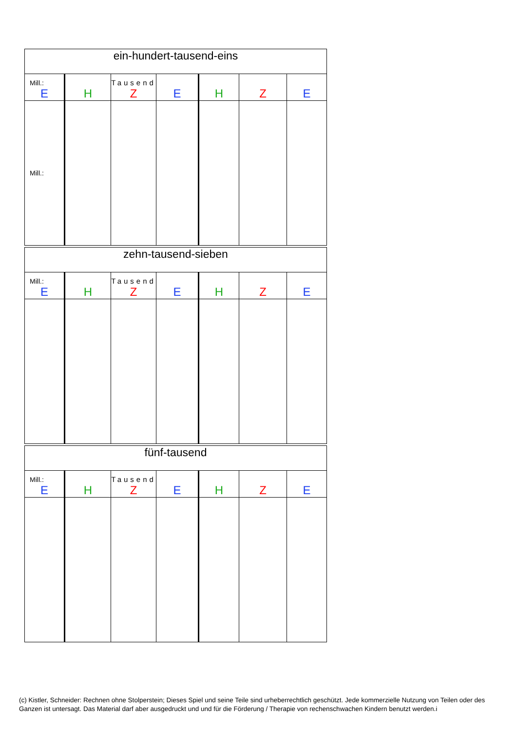| ein-hundert-tausend-eins | | | | | | |
| --- | --- | --- | --- | --- | --- | --- |
| Mill.: E | H | Tausend Z | E | H | Z | E |
| Mill.: | | | | | | |
| zehn-tausend-sieben | | | | | | |
| --- | --- | --- | --- | --- | --- | --- |
| Mill.: E | H | Tausend Z | E | H | Z | E |
| fünf-tausend | | | | | | |
| --- | --- | --- | --- | --- | --- | --- |
| Mill.: E | H | Tausend Z | E | H | Z | E |
(c) Kistler, Schneider: Rechnen ohne Stolperstein; Dieses Spiel und seine Teile sind urheberrechtlich geschützt. Jede kommerzielle Nutzung von Teilen oder des Ganzen ist untersagt. Das Material darf aber ausgedruckt und und für die Förderung / Therapie von rechenschwachen Kindern benutzt werden.i